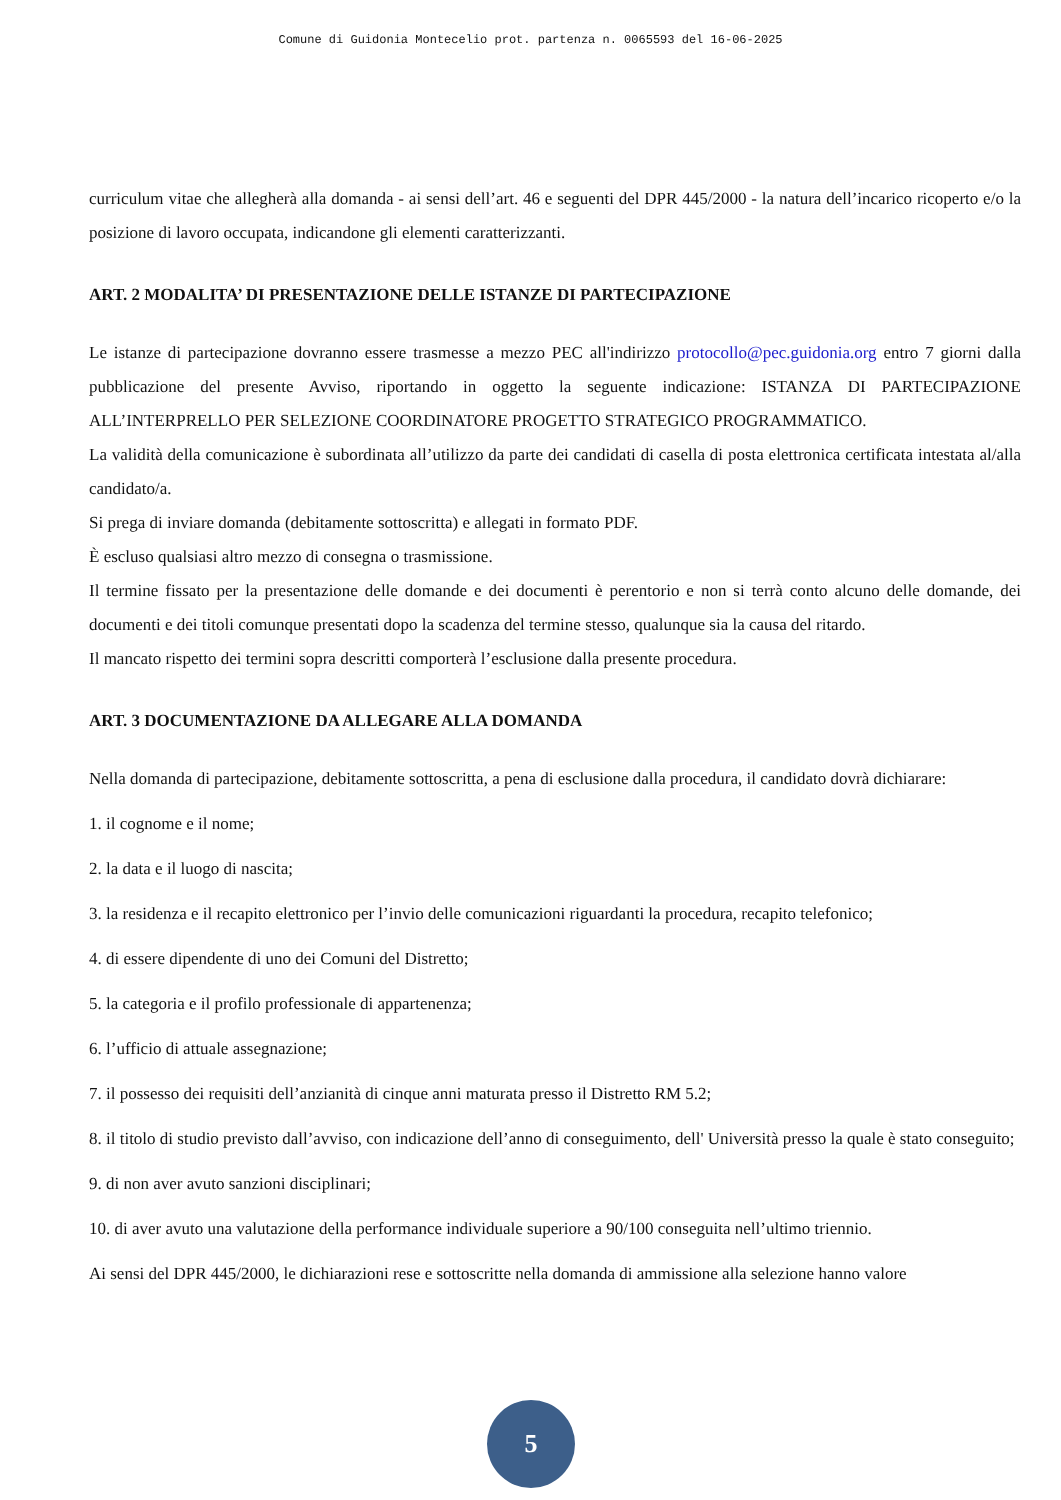Comune di Guidonia Montecelio prot. partenza n. 0065593 del 16-06-2025
curriculum vitae che allegherà alla domanda - ai sensi dell’art. 46 e seguenti del DPR 445/2000 - la natura dell’incarico ricoperto e/o la posizione di lavoro occupata, indicandone gli elementi caratterizzanti.
ART. 2 MODALITA’ DI PRESENTAZIONE DELLE ISTANZE DI PARTECIPAZIONE
Le istanze di partecipazione dovranno essere trasmesse a mezzo PEC all'indirizzo protocollo@pec.guidonia.org entro 7 giorni dalla pubblicazione del presente Avviso, riportando in oggetto la seguente indicazione: ISTANZA DI PARTECIPAZIONE ALL’INTERPRELLO PER SELEZIONE COORDINATORE PROGETTO STRATEGICO PROGRAMMATICO.
La validità della comunicazione è subordinata all’utilizzo da parte dei candidati di casella di posta elettronica certificata intestata al/alla candidato/a.
Si prega di inviare domanda (debitamente sottoscritta) e allegati in formato PDF.
È escluso qualsiasi altro mezzo di consegna o trasmissione.
Il termine fissato per la presentazione delle domande e dei documenti è perentorio e non si terrà conto alcuno delle domande, dei documenti e dei titoli comunque presentati dopo la scadenza del termine stesso, qualunque sia la causa del ritardo.
Il mancato rispetto dei termini sopra descritti comporterà l’esclusione dalla presente procedura.
ART. 3 DOCUMENTAZIONE DA ALLEGARE ALLA DOMANDA
Nella domanda di partecipazione, debitamente sottoscritta, a pena di esclusione dalla procedura, il candidato dovrà dichiarare:
1. il cognome e il nome;
2. la data e il luogo di nascita;
3. la residenza e il recapito elettronico per l’invio delle comunicazioni riguardanti la procedura, recapito telefonico;
4. di essere dipendente di uno dei Comuni del Distretto;
5. la categoria e il profilo professionale di appartenenza;
6. l’ufficio di attuale assegnazione;
7. il possesso dei requisiti dell’anzianità di cinque anni maturata presso il Distretto RM 5.2;
8. il titolo di studio previsto dall’avviso, con indicazione dell’anno di conseguimento, dell' Università presso la quale è stato conseguito;
9. di non aver avuto sanzioni disciplinari;
10. di aver avuto una valutazione della performance individuale superiore a 90/100 conseguita nell’ultimo triennio.
Ai sensi del DPR 445/2000, le dichiarazioni rese e sottoscritte nella domanda di ammissione alla selezione hanno valore
5